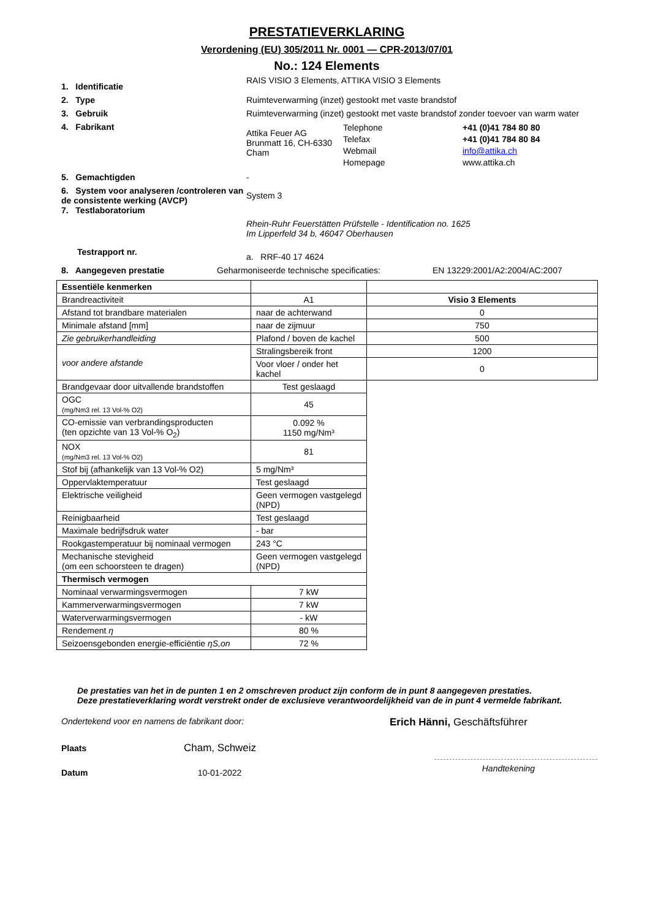PRESTATIEVERKLARING
Verordening (EU) 305/2011 Nr. 0001 — CPR-2013/07/01
No.: 124 Elements
1. Identificatie
RAIS VISIO 3 Elements, ATTIKA VISIO 3 Elements
2. Type Ruimteverwarming (inzet) gestookt met vaste brandstof
3. Gebruik Ruimteverwarming (inzet) gestookt met vaste brandstof zonder toevoer van warm water
4. Fabrikant
Attika Feuer AG
Brunmatt 16, CH-6330 Cham
Telephone
Telefax
Webmail
Homepage
+41 (0)41 784 80 80
+41 (0)41 784 80 84
info@attika.ch
www.attika.ch
5. Gemachtigden -
6. System voor analyseren /controleren van de consistente werking (AVCP)
7. Testlaboratorium
System 3
Rhein-Ruhr Feuerstätten Prüfstelle - Identification no. 1625
Im Lipperfeld 34 b, 46047 Oberhausen
Testrapport nr.
a. RRF-40 17 4624
8. Aangegeven prestatie Geharmoniseerde technische specificaties: EN 13229:2001/A2:2004/AC:2007
| Essentiële kenmerken | | |
| Brandreactiviteit | A1 | Visio 3 Elements |
| Afstand tot brandbare materialen | naar de achterwand | 0 |
| Minimale afstand [mm] | naar de zijmuur | 750 |
| Zie gebruikerhandleiding | Plafond / boven de kachel | 500 |
| voor andere afstande | Stralingsbereik front | 1200 |
| | Voor vloer / onder het kachel | 0 |
| Brandgevaar door uitvallende brandstoffen | Test geslaagd | |
| OGC (mg/Nm3 rel. 13 Vol-% O2) | 45 | |
| CO-emissie van verbrandingsproducten (ten opzichte van 13 Vol-% O<sub>2</sub>) | 0.092 % 1150 mg/Nm³ | |
| NOX (mg/Nm3 rel. 13 Vol-% O2) | 81 | |
| Stof bij (afhankelijk van 13 Vol-% O2) | 5 mg/Nm³ | |
| Oppervlaktemperatuur | Test geslaagd | |
| Elektrische veiligheid | Geen vermogen vastgelegd (NPD) | |
| Reinigbaarheid | Test geslaagd | |
| Maximale bedrijfsdruk water | - bar | |
| Rookgastemperatuur bij nominaal vermogen | 243 °C | |
| Mechanische stevigheid (om een schoorsteen te dragen) | Geen vermogen vastgelegd (NPD) | |
| Thermisch vermogen | | |
| Nominaal verwarmingsvermogen | 7 kW | |
| Kammerverwarmingsvermogen | 7 kW | |
| Waterverwarmingsvermogen | - kW | |
| Rendement η | 80 % | |
| Seizoensgebonden energie-efficiëntie ηS,on | 72 % | |
De prestaties van het in de punten 1 en 2 omschreven product zijn conform de in punt 8 aangegeven prestaties.
Deze prestatieverklaring wordt verstrekt onder de exclusieve verantwoordelijkheid van de in punt 4 vermelde fabrikant.
Ondertekend voor en namens de fabrikant door:
Erich Hänni, Geschäftsführer
Plaats
Cham, Schweiz
Datum 10-01-2022
Handtekening